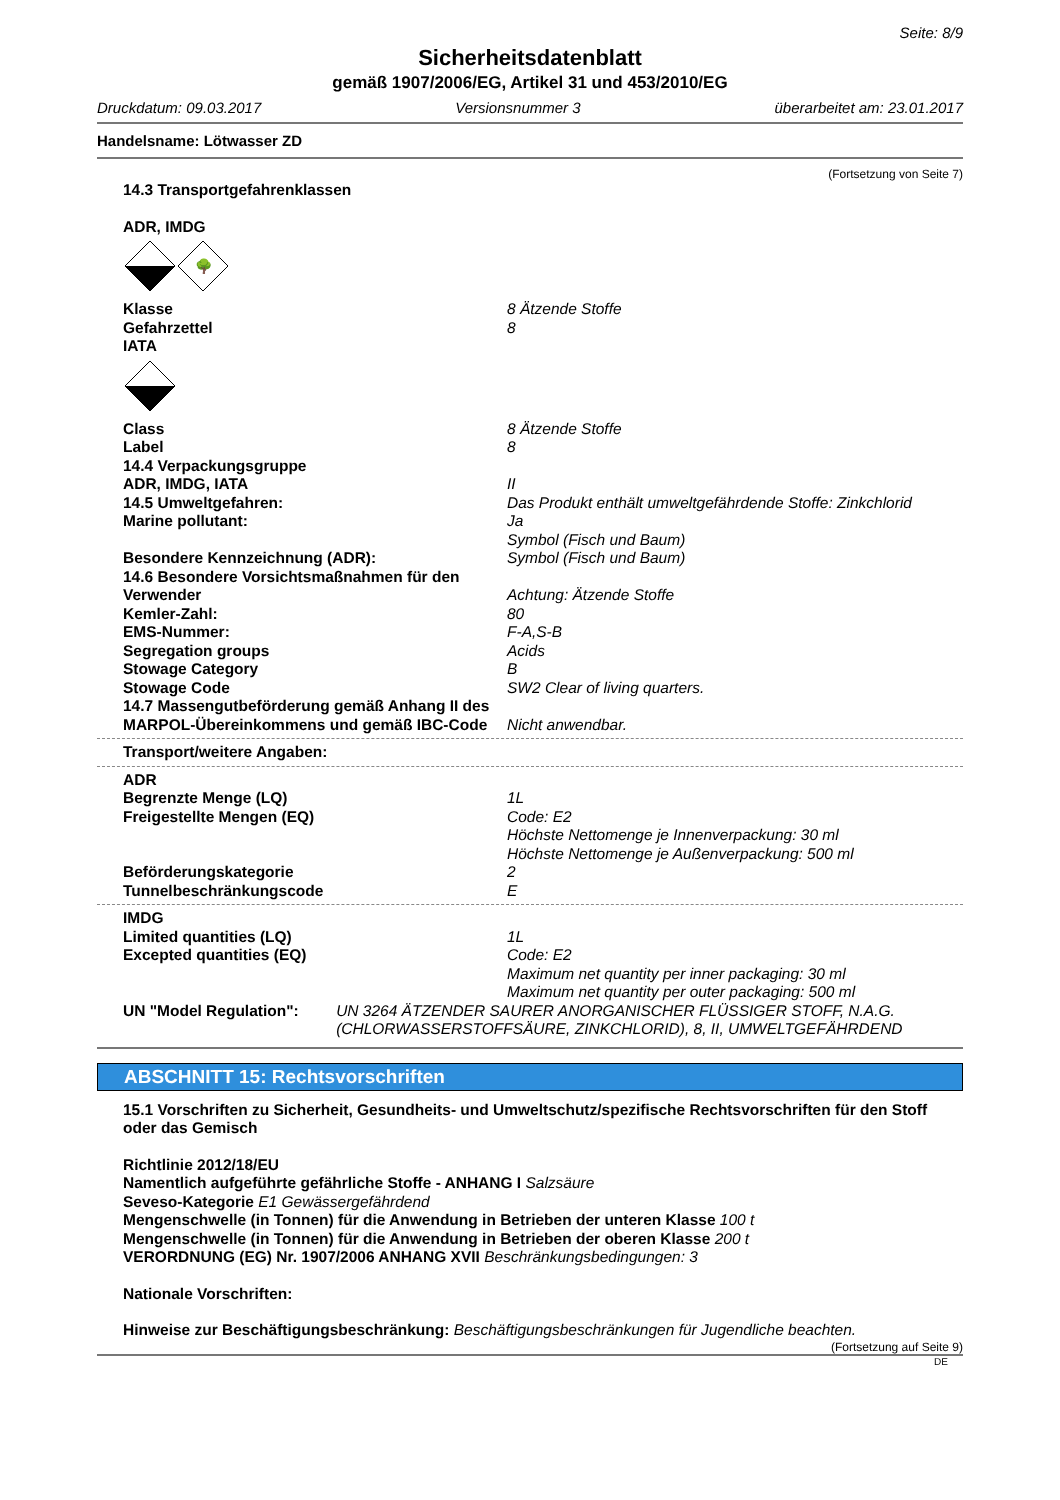Seite: 8/9
Sicherheitsdatenblatt
gemäß 1907/2006/EG, Artikel 31 und 453/2010/EG
Druckdatum: 09.03.2017 Versionsnummer 3 überarbeitet am: 23.01.2017
Handelsname: Lötwasser ZD
(Fortsetzung von Seite 7)
14.3 Transportgefahrenklassen
ADR, IMDG
🌳
Klasse 8 Ätzende Stoffe
Gefahrzettel 8
IATA
Class 8 Ätzende Stoffe
Label 8
14.4 Verpackungsgruppe
ADR, IMDG, IATA II
14.5 Umweltgefahren: Das Produkt enthält umweltgefährdende Stoffe: Zinkchlorid
Marine pollutant: Ja
Symbol (Fisch und Baum)
Besondere Kennzeichnung (ADR): Symbol (Fisch und Baum)
14.6 Besondere Vorsichtsmaßnahmen für den
Verwender Achtung: Ätzende Stoffe
Kemler-Zahl: 80
EMS-Nummer: F-A,S-B
Segregation groups Acids
Stowage Category B
Stowage Code SW2 Clear of living quarters.
14.7 Massengutbeförderung gemäß Anhang II des MARPOL-Übereinkommens und gemäß IBC-Code Nicht anwendbar.
Transport/weitere Angaben:
ADR
Begrenzte Menge (LQ) 1L
Freigestellte Mengen (EQ) Code: E2
Höchste Nettomenge je Innenverpackung: 30 ml
Höchste Nettomenge je Außenverpackung: 500 ml
Beförderungskategorie 2
Tunnelbeschränkungscode E
IMDG
Limited quantities (LQ) 1L
Excepted quantities (EQ) Code: E2
Maximum net quantity per inner packaging: 30 ml
Maximum net quantity per outer packaging: 500 ml
UN "Model Regulation": UN 3264 ÄTZENDER SAURER ANORGANISCHER FLÜSSIGER STOFF, N.A.G. (CHLORWASSERSTOFFSÄURE, ZINKCHLORID), 8, II, UMWELTGEFÄHRDEND
ABSCHNITT 15: Rechtsvorschriften
15.1 Vorschriften zu Sicherheit, Gesundheits- und Umweltschutz/spezifische Rechtsvorschriften für den Stoff oder das Gemisch
Richtlinie 2012/18/EU
Namentlich aufgeführte gefährliche Stoffe - ANHANG I Salzsäure
Seveso-Kategorie E1 Gewässergefährdend
Mengenschwelle (in Tonnen) für die Anwendung in Betrieben der unteren Klasse 100 t
Mengenschwelle (in Tonnen) für die Anwendung in Betrieben der oberen Klasse 200 t
VERORDNUNG (EG) Nr. 1907/2006 ANHANG XVII Beschränkungsbedingungen: 3
Nationale Vorschriften:
Hinweise zur Beschäftigungsbeschränkung: Beschäftigungsbeschränkungen für Jugendliche beachten.
(Fortsetzung auf Seite 9)
DE